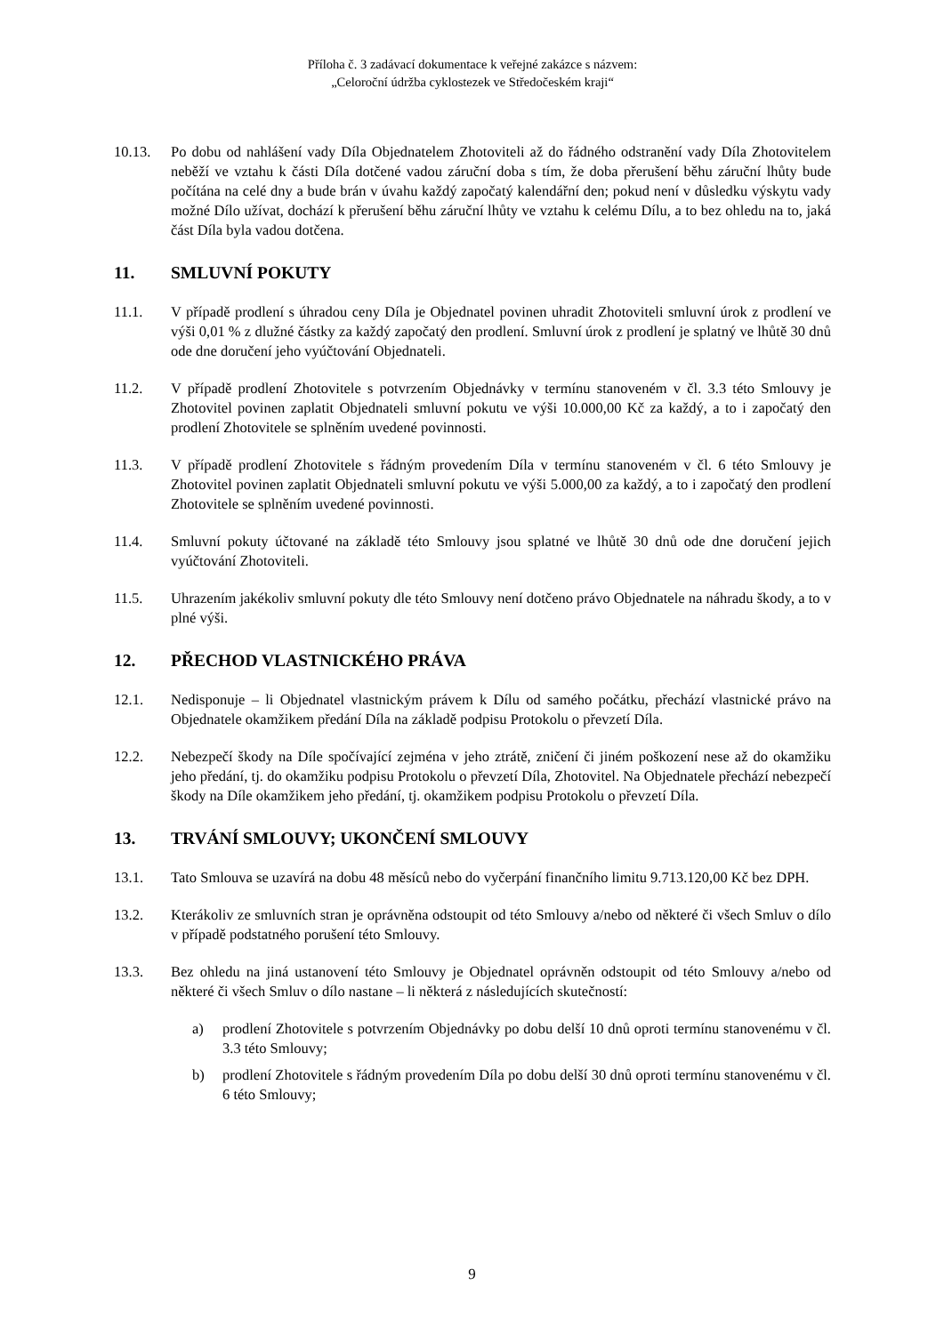Příloha č. 3 zadávací dokumentace k veřejné zakázce s názvem:
„Celoroční údržba cyklostezek ve Středočeském kraji“
10.13. Po dobu od nahlášení vady Díla Objednatelem Zhotoviteli až do řádného odstranění vady Díla Zhotovitelem neběží ve vztahu k části Díla dotčené vadou záruční doba s tím, že doba přerušení běhu záruční lhůty bude počítána na celé dny a bude brán v úvahu každý započatý kalendářní den; pokud není v důsledku výskytu vady možné Dílo užívat, dochází k přerušení běhu záruční lhůty ve vztahu k celému Dílu, a to bez ohledu na to, jaká část Díla byla vadou dotčena.
11. SMLUVNÍ POKUTY
11.1. V případě prodlení s úhradou ceny Díla je Objednatel povinen uhradit Zhotoviteli smluvní úrok z prodlení ve výši 0,01 % z dlužné částky za každý započatý den prodlení. Smluvní úrok z prodlení je splatný ve lhůtě 30 dnů ode dne doručení jeho vyúčtování Objednateli.
11.2. V případě prodlení Zhotovitele s potvrzením Objednávky v termínu stanoveném v čl. 3.3 této Smlouvy je Zhotovitel povinen zaplatit Objednateli smluvní pokutu ve výši 10.000,00 Kč za každý, a to i započatý den prodlení Zhotovitele se splněním uvedené povinnosti.
11.3. V případě prodlení Zhotovitele s řádným provedením Díla v termínu stanoveném v čl. 6 této Smlouvy je Zhotovitel povinen zaplatit Objednateli smluvní pokutu ve výši 5.000,00 za každý, a to i započatý den prodlení Zhotovitele se splněním uvedené povinnosti.
11.4. Smluvní pokuty účtované na základě této Smlouvy jsou splatné ve lhůtě 30 dnů ode dne doručení jejich vyúčtování Zhotoviteli.
11.5. Uhrazením jakékoliv smluvní pokuty dle této Smlouvy není dotčeno právo Objednatele na náhradu škody, a to v plné výši.
12. PŘECHOD VLASTNICKÉHO PRÁVA
12.1. Nedisponuje – li Objednatel vlastnickým právem k Dílu od samého počátku, přechází vlastnické právo na Objednatele okamžikem předání Díla na základě podpisu Protokolu o převzetí Díla.
12.2. Nebezpečí škody na Díle spočívající zejména v jeho ztrátě, zničení či jiném poškození nese až do okamžiku jeho předání, tj. do okamžiku podpisu Protokolu o převzetí Díla, Zhotovitel. Na Objednatele přechází nebezpečí škody na Díle okamžikem jeho předání, tj. okamžikem podpisu Protokolu o převzetí Díla.
13. TRVÁNÍ SMLOUVY; UKONČENÍ SMLOUVY
13.1. Tato Smlouva se uzavírá na dobu 48 měsíců nebo do vyčerpání finančního limitu 9.713.120,00 Kč bez DPH.
13.2. Kterákoliv ze smluvních stran je oprávněna odstoupit od této Smlouvy a/nebo od některé či všech Smluv o dílo v případě podstatného porušení této Smlouvy.
13.3. Bez ohledu na jiná ustanovení této Smlouvy je Objednatel oprávněn odstoupit od této Smlouvy a/nebo od některé či všech Smluv o dílo nastane – li některá z následujících skutečností:
a) prodlení Zhotovitele s potvrzením Objednávky po dobu delší 10 dnů oproti termínu stanovenému v čl. 3.3 této Smlouvy;
b) prodlení Zhotovitele s řádným provedením Díla po dobu delší 30 dnů oproti termínu stanovenému v čl. 6 této Smlouvy;
9